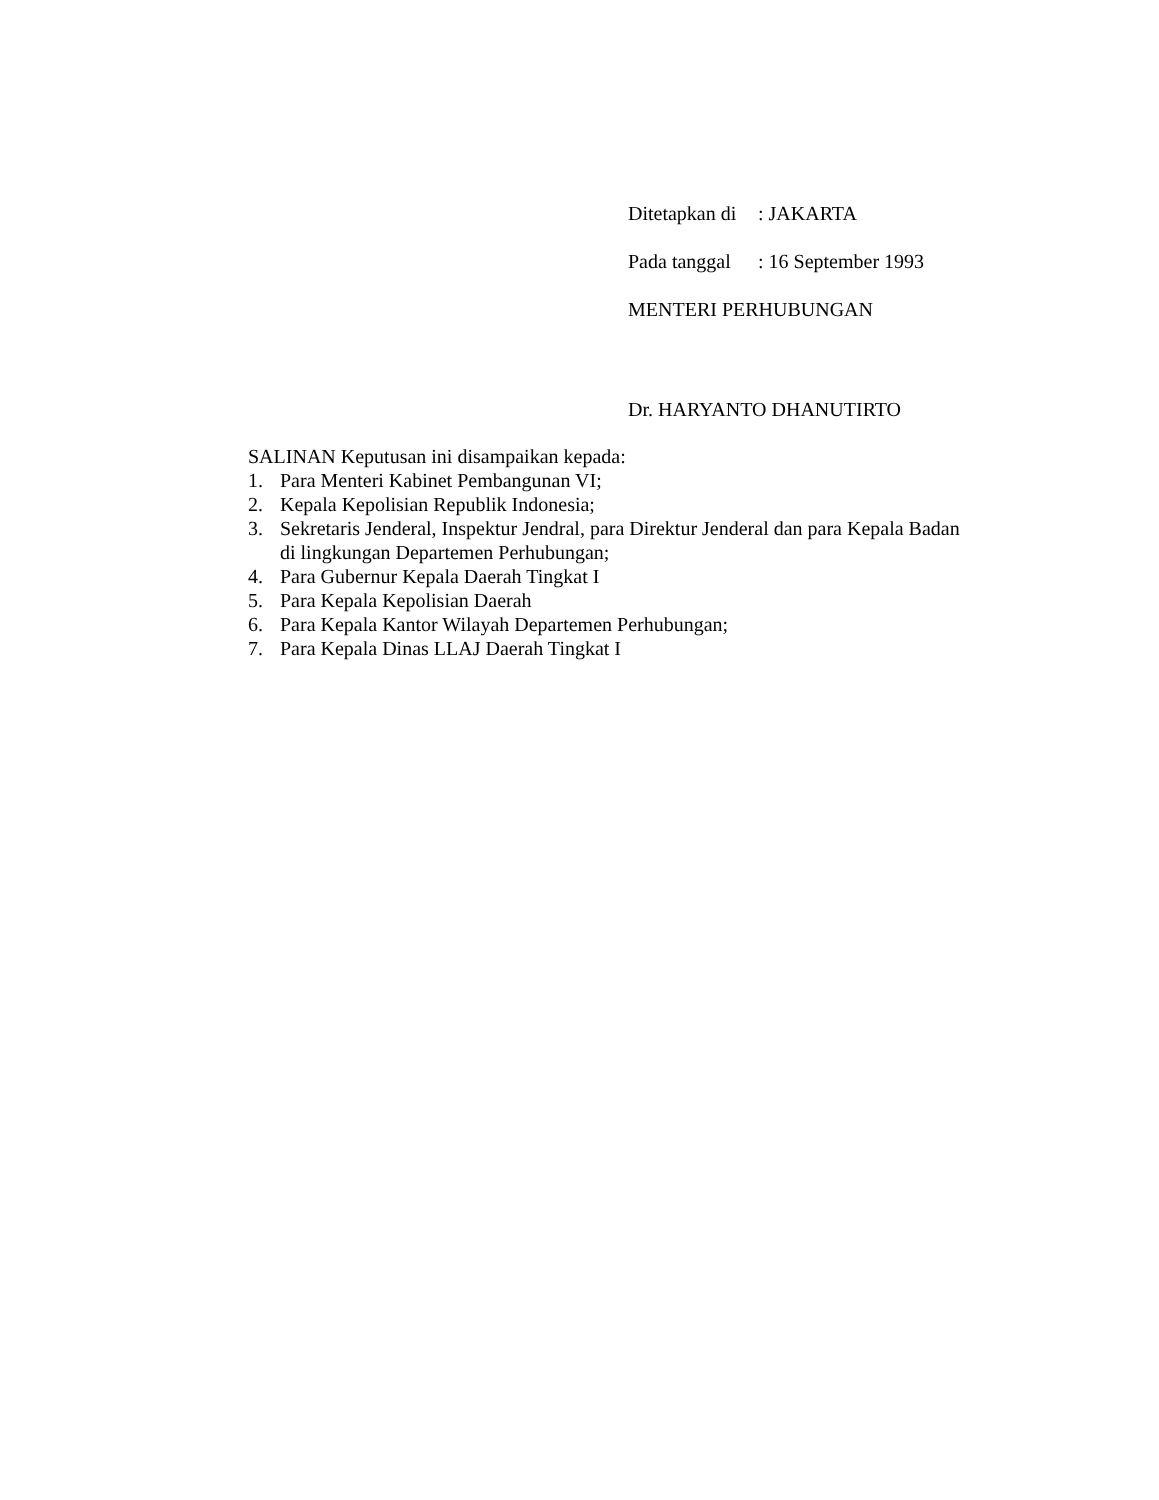Ditetapkan di: JAKARTA
Pada tanggal: 16 September 1993
MENTERI PERHUBUNGAN
Dr. HARYANTO DHANUTIRTO
SALINAN Keputusan ini disampaikan kepada:
1. Para Menteri Kabinet Pembangunan VI;
2. Kepala Kepolisian Republik Indonesia;
3. Sekretaris Jenderal, Inspektur Jendral, para Direktur Jenderal dan para Kepala Badan di lingkungan Departemen Perhubungan;
4. Para Gubernur Kepala Daerah Tingkat I
5. Para Kepala Kepolisian Daerah
6. Para Kepala Kantor Wilayah Departemen Perhubungan;
7. Para Kepala Dinas LLAJ Daerah Tingkat I